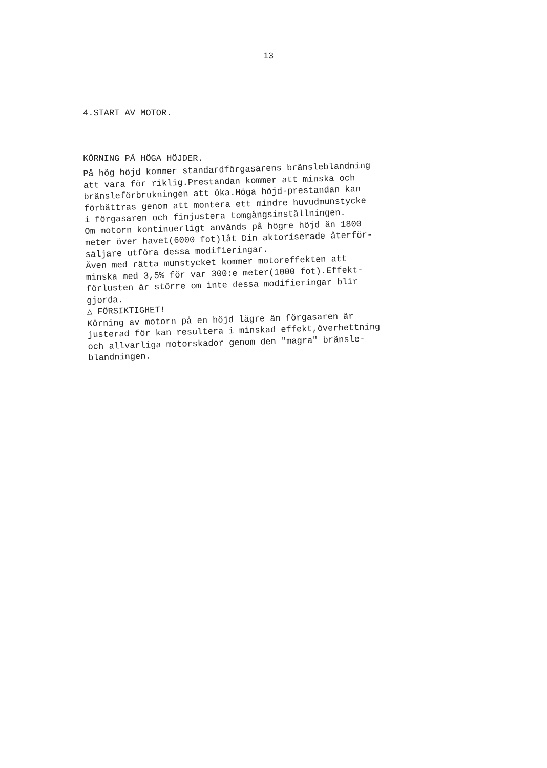13
4.START AV MOTOR.
KÖRNING PÅ HÖGA HÖJDER.
På hög höjd kommer standardförgasarens bränsleblandning
att vara för riklig.Prestandan kommer att minska och
bränsleförbrukningen att öka.Höga höjd-prestandan kan
förbättras genom att montera ett mindre huvudmunstycke
i förgasaren och finjustera tomgångsinställningen.
Om motorn kontinuerligt används på högre höjd än 1800
meter över havet(6000 fot)låt Din aktoriserade återför-
säljare utföra dessa modifieringar.
Även med rätta munstycket kommer motoreffekten att
minska med 3,5% för var 300:e meter(1000 fot).Effekt-
förlusten är större om inte dessa modifieringar blir
gjorda.
△ FÖRSIKTIGHET!
Körning av motorn på en höjd lägre än förgasaren är
justerad för kan resultera i minskad effekt,överhettning
och allvarliga motorskador genom den "magra" bränsle-
blandningen.